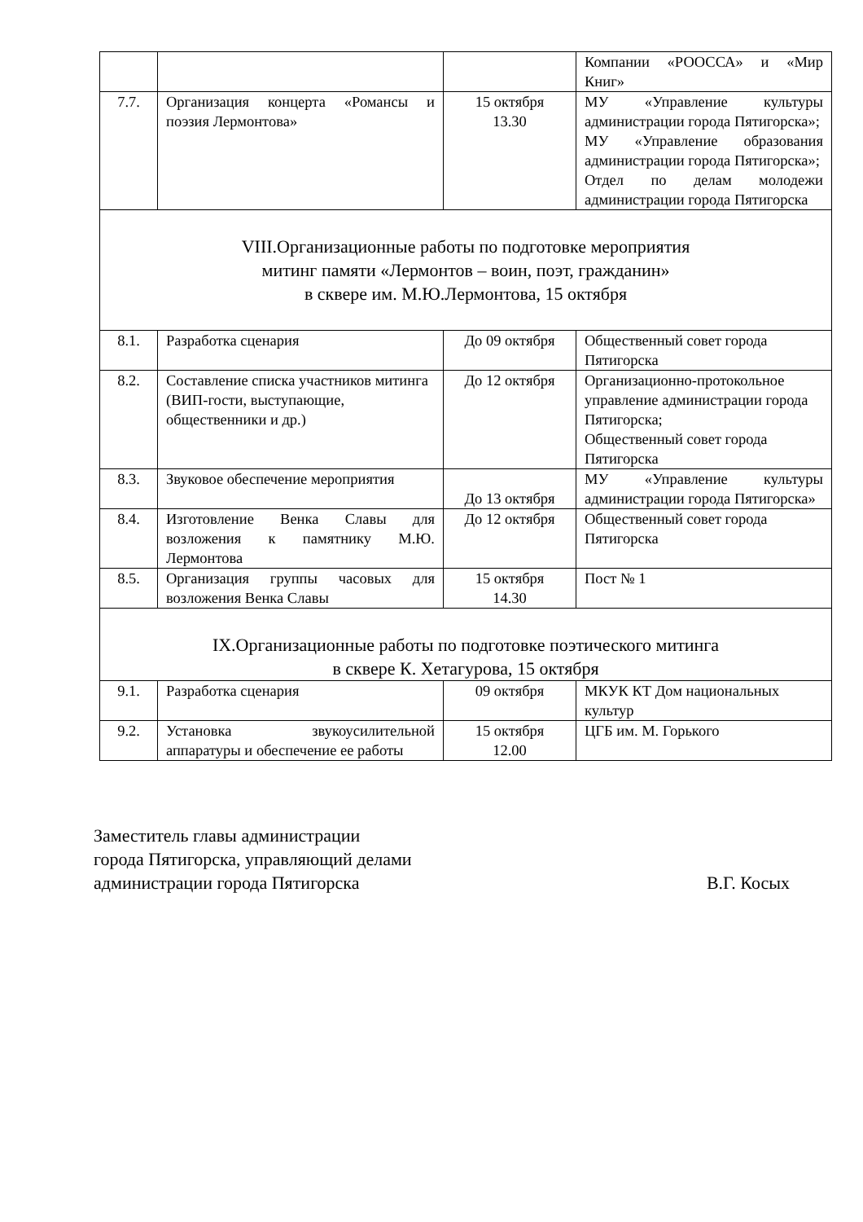| | | | Компании «РООССА» и «Мир Книг» |
| 7.7. | Организация концерта «Романсы и поэзия Лермонтова» | 15 октября 13.30 | МУ «Управление культуры администрации города Пятигорска»; МУ «Управление образования администрации города Пятигорска»; Отдел по делам молодежи администрации города Пятигорска |
| VIII.Организационные работы по подготовке мероприятия митинг памяти «Лермонтов – воин, поэт, гражданин» в сквере им. М.Ю.Лермонтова, 15 октября | | | |
| 8.1. | Разработка сценария | До 09 октября | Общественный совет города Пятигорска |
| 8.2. | Составление списка участников митинга (ВИП-гости, выступающие, общественники и др.) | До 12 октября | Организационно-протокольное управление администрации города Пятигорска; Общественный совет города Пятигорска |
| 8.3. | Звуковое обеспечение мероприятия | До 13 октября | МУ «Управление культуры администрации города Пятигорска» |
| 8.4. | Изготовление Венка Славы для возложения к памятнику М.Ю. Лермонтова | До 12 октября | Общественный совет города Пятигорска |
| 8.5. | Организация группы часовых для возложения Венка Славы | 15 октября 14.30 | Пост № 1 |
| IX.Организационные работы по подготовке поэтического митинга в сквере К. Хетагурова, 15 октября | | | |
| 9.1. | Разработка сценария | 09 октября | МКУК КТ Дом национальных культур |
| 9.2. | Установка звукоусилительной аппаратуры и обеспечение ее работы | 15 октября 12.00 | ЦГБ им. М. Горького |
Заместитель главы администрации
города Пятигорска, управляющий делами
администрации города Пятигорска В.Г. Косых